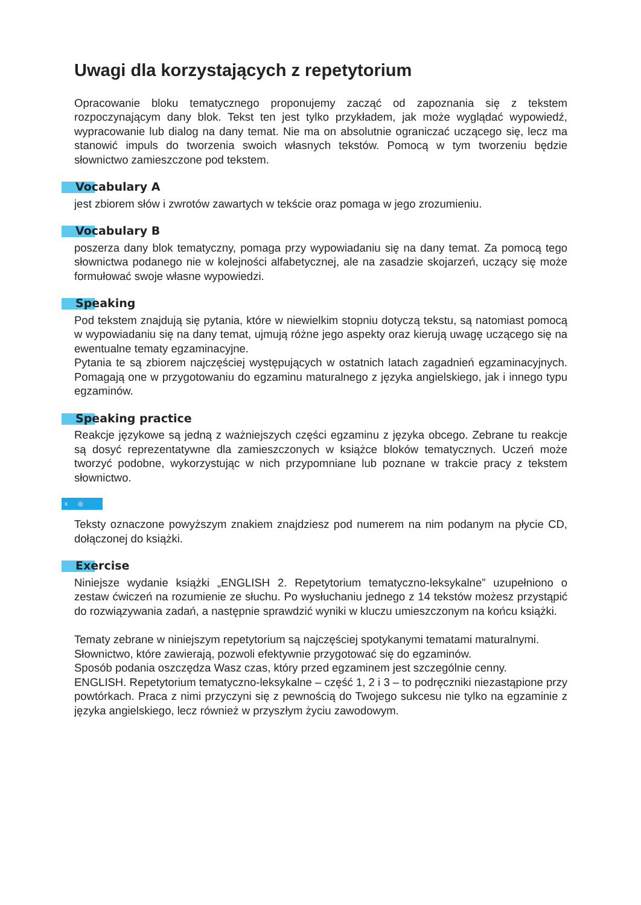Uwagi dla korzystających z repetytorium
Opracowanie bloku tematycznego proponujemy zacząć od zapoznania się z tekstem rozpoczynającym dany blok. Tekst ten jest tylko przykładem, jak może wyglądać wypowiedź, wypracowanie lub dialog na dany temat. Nie ma on absolutnie ograniczać uczącego się, lecz ma stanowić impuls do tworzenia swoich własnych tekstów. Pomocą w tym tworzeniu będzie słownictwo zamieszczone pod tekstem.
Vocabulary A
jest zbiorem słów i zwrotów zawartych w tekście oraz pomaga w jego zrozumieniu.
Vocabulary B
poszerza dany blok tematyczny, pomaga przy wypowiadaniu się na dany temat. Za pomocą tego słownictwa podanego nie w kolejności alfabetycznej, ale na zasadzie skojarzeń, uczący się może formułować swoje własne wypowiedzi.
Speaking
Pod tekstem znajdują się pytania, które w niewielkim stopniu dotyczą tekstu, są natomiast pomocą w wypowiadaniu się na dany temat, ujmują różne jego aspekty oraz kierują uwagę uczącego się na ewentualne tematy egzaminacyjne.
Pytania te są zbiorem najczęściej występujących w ostatnich latach zagadnień egzaminacyjnych. Pomagają one w przygotowaniu do egzaminu maturalnego z języka angielskiego, jak i innego typu egzaminów.
Speaking practice
Reakcje językowe są jedną z ważniejszych części egzaminu z języka obcego. Zebrane tu reakcje są dosyć reprezentatywne dla zamieszczonych w książce bloków tematycznych. Uczeń może tworzyć podobne, wykorzystując w nich przypomniane lub poznane w trakcie pracy z tekstem słownictwo.
x ◎
Teksty oznaczone powyższym znakiem znajdziesz pod numerem na nim podanym na płycie CD, dołączonej do książki.
Exercise
Niniejsze wydanie książki „ENGLISH 2. Repetytorium tematyczno-leksykalne” uzupełniono o zestaw ćwiczeń na rozumienie ze słuchu. Po wysłuchaniu jednego z 14 tekstów możesz przystąpić do rozwiązywania zadań, a następnie sprawdzić wyniki w kluczu umieszczonym na końcu książki.
Tematy zebrane w niniejszym repetytorium są najczęściej spotykanymi tematami maturalnymi.
Słownictwo, które zawierają, pozwoli efektywnie przygotować się do egzaminów.
Sposób podania oszczędza Wasz czas, który przed egzaminem jest szczególnie cenny.
ENGLISH. Repetytorium tematyczno-leksykalne – część 1, 2 i 3 – to podręczniki niezastąpione przy powtórkach. Praca z nimi przyczyni się z pewnością do Twojego sukcesu nie tylko na egzaminie z języka angielskiego, lecz również w przyszłym życiu zawodowym.